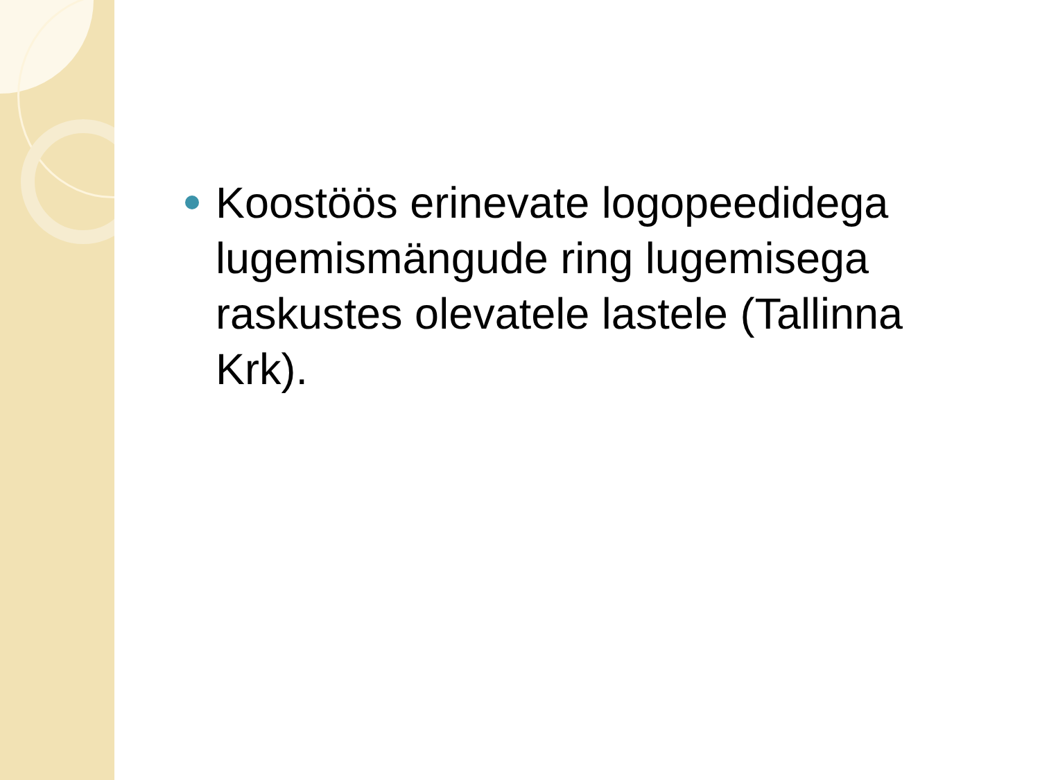Koostöös erinevate logopeedidega lugemismängude ring lugemisega raskustes olevatele lastele (Tallinna Krk).